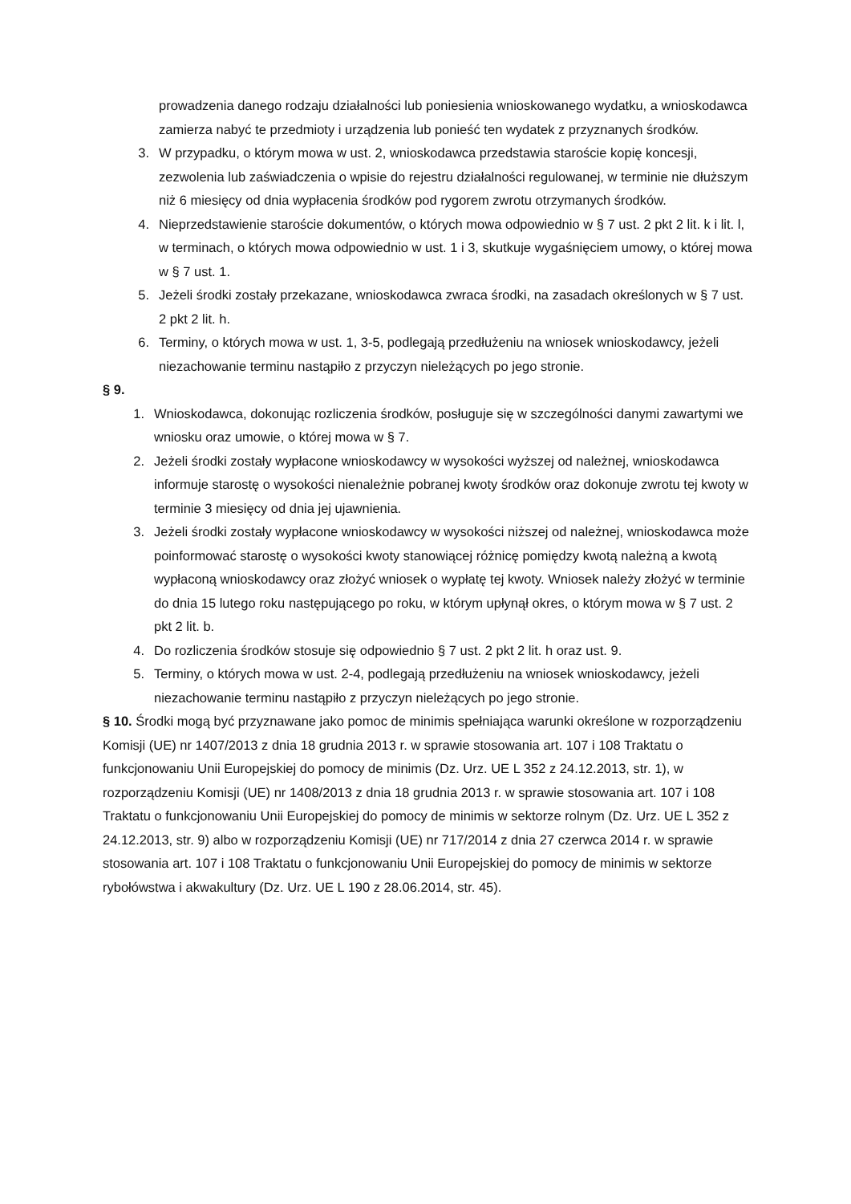prowadzenia danego rodzaju działalności lub poniesienia wnioskowanego wydatku, a wnioskodawca zamierza nabyć te przedmioty i urządzenia lub ponieść ten wydatek z przyznanych środków.
3. W przypadku, o którym mowa w ust. 2, wnioskodawca przedstawia staroście kopię koncesji, zezwolenia lub zaświadczenia o wpisie do rejestru działalności regulowanej, w terminie nie dłuższym niż 6 miesięcy od dnia wypłacenia środków pod rygorem zwrotu otrzymanych środków.
4. Nieprzedstawienie staroście dokumentów, o których mowa odpowiednio w § 7 ust. 2 pkt 2 lit. k i lit. l, w terminach, o których mowa odpowiednio w ust. 1 i 3, skutkuje wygaśnięciem umowy, o której mowa w § 7 ust. 1.
5. Jeżeli środki zostały przekazane, wnioskodawca zwraca środki, na zasadach określonych w § 7 ust. 2 pkt 2 lit. h.
6. Terminy, o których mowa w ust. 1, 3-5, podlegają przedłużeniu na wniosek wnioskodawcy, jeżeli niezachowanie terminu nastąpiło z przyczyn nieleżących po jego stronie.
§ 9.
1. Wnioskodawca, dokonując rozliczenia środków, posługuje się w szczególności danymi zawartymi we wniosku oraz umowie, o której mowa w § 7.
2. Jeżeli środki zostały wypłacone wnioskodawcy w wysokości wyższej od należnej, wnioskodawca informuje starostę o wysokości nienależnie pobranej kwoty środków oraz dokonuje zwrotu tej kwoty w terminie 3 miesięcy od dnia jej ujawnienia.
3. Jeżeli środki zostały wypłacone wnioskodawcy w wysokości niższej od należnej, wnioskodawca może poinformować starostę o wysokości kwoty stanowiącej różnicę pomiędzy kwotą należną a kwotą wypłaconą wnioskodawcy oraz złożyć wniosek o wypłatę tej kwoty. Wniosek należy złożyć w terminie do dnia 15 lutego roku następującego po roku, w którym upłynął okres, o którym mowa w § 7 ust. 2 pkt 2 lit. b.
4. Do rozliczenia środków stosuje się odpowiednio § 7 ust. 2 pkt 2 lit. h oraz ust. 9.
5. Terminy, o których mowa w ust. 2-4, podlegają przedłużeniu na wniosek wnioskodawcy, jeżeli niezachowanie terminu nastąpiło z przyczyn nieleżących po jego stronie.
§ 10. Środki mogą być przyznawane jako pomoc de minimis spełniająca warunki określone w rozporządzeniu Komisji (UE) nr 1407/2013 z dnia 18 grudnia 2013 r. w sprawie stosowania art. 107 i 108 Traktatu o funkcjonowaniu Unii Europejskiej do pomocy de minimis (Dz. Urz. UE L 352 z 24.12.2013, str. 1), w rozporządzeniu Komisji (UE) nr 1408/2013 z dnia 18 grudnia 2013 r. w sprawie stosowania art. 107 i 108 Traktatu o funkcjonowaniu Unii Europejskiej do pomocy de minimis w sektorze rolnym (Dz. Urz. UE L 352 z 24.12.2013, str. 9) albo w rozporządzeniu Komisji (UE) nr 717/2014 z dnia 27 czerwca 2014 r. w sprawie stosowania art. 107 i 108 Traktatu o funkcjonowaniu Unii Europejskiej do pomocy de minimis w sektorze rybołówstwa i akwakultury (Dz. Urz. UE L 190 z 28.06.2014, str. 45).